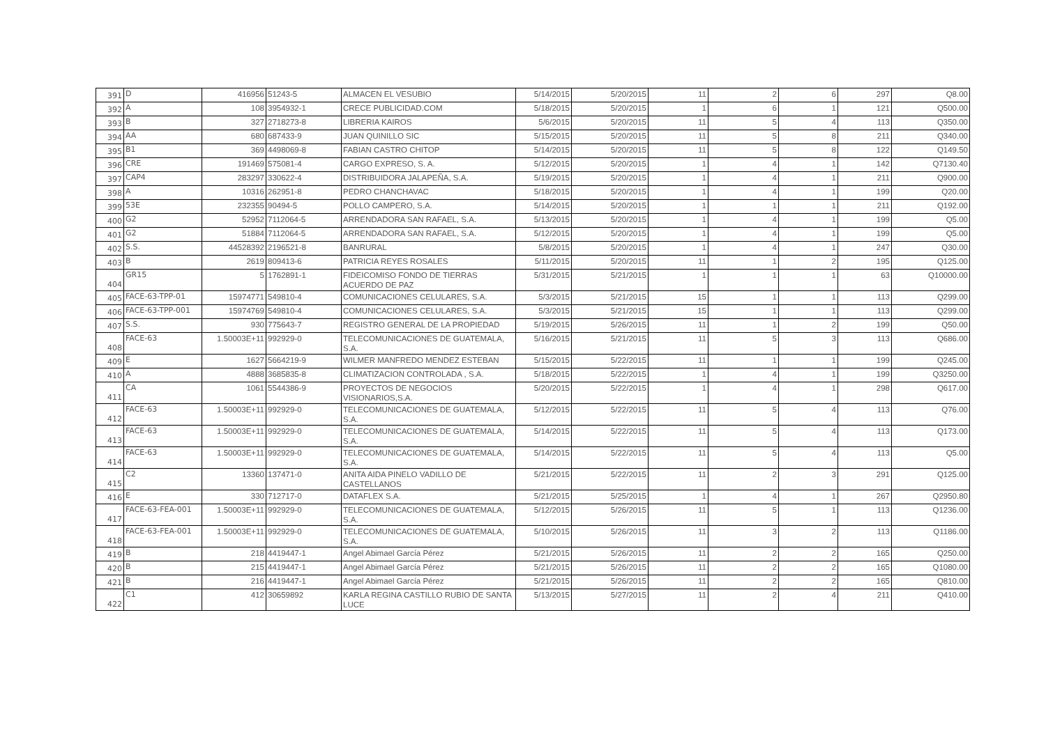| 391 | D | 416956 | 51243-5 | ALMACEN EL VESUBIO | 5/14/2015 | 5/20/2015 | 11 | 2 | 6 | 297 | Q8.00 |
| 392 | A | 108 | 3954932-1 | CRECE PUBLICIDAD.COM | 5/18/2015 | 5/20/2015 | 1 | 6 | 1 | 121 | Q500.00 |
| 393 | B | 327 | 2718273-8 | LIBRERIA KAIROS | 5/6/2015 | 5/20/2015 | 11 | 5 | 4 | 113 | Q350.00 |
| 394 | AA | 680 | 687433-9 | JUAN QUINILLO SIC | 5/15/2015 | 5/20/2015 | 11 | 5 | 8 | 211 | Q340.00 |
| 395 | B1 | 369 | 4498069-8 | FABIAN CASTRO CHITOP | 5/14/2015 | 5/20/2015 | 11 | 5 | 8 | 122 | Q149.50 |
| 396 | CRE | 191469 | 575081-4 | CARGO EXPRESO, S. A. | 5/12/2015 | 5/20/2015 | 1 | 4 | 1 | 142 | Q7130.40 |
| 397 | CAP4 | 283297 | 330622-4 | DISTRIBUIDORA JALAPEÑA, S.A. | 5/19/2015 | 5/20/2015 | 1 | 4 | 1 | 211 | Q900.00 |
| 398 | A | 10316 | 262951-8 | PEDRO CHANCHAVAC | 5/18/2015 | 5/20/2015 | 1 | 4 | 1 | 199 | Q20.00 |
| 399 | 53E | 232355 | 90494-5 | POLLO CAMPERO, S.A. | 5/14/2015 | 5/20/2015 | 1 | 1 | 1 | 211 | Q192.00 |
| 400 | G2 | 52952 | 7112064-5 | ARRENDADORA SAN RAFAEL, S.A. | 5/13/2015 | 5/20/2015 | 1 | 4 | 1 | 199 | Q5.00 |
| 401 | G2 | 51884 | 7112064-5 | ARRENDADORA SAN RAFAEL, S.A. | 5/12/2015 | 5/20/2015 | 1 | 4 | 1 | 199 | Q5.00 |
| 402 | S.S. | 44528392 | 2196521-8 | BANRURAL | 5/8/2015 | 5/20/2015 | 1 | 4 | 1 | 247 | Q30.00 |
| 403 | B | 2619 | 809413-6 | PATRICIA REYES ROSALES | 5/11/2015 | 5/20/2015 | 11 | 1 | 2 | 195 | Q125.00 |
| 404 | GR15 | 5 | 1762891-1 | FIDEICOMISO FONDO DE TIERRAS ACUERDO DE PAZ | 5/31/2015 | 5/21/2015 | 1 | 1 | 1 | 63 | Q10000.00 |
| 405 | FACE-63-TPP-01 | 15974771 | 549810-4 | COMUNICACIONES CELULARES, S.A. | 5/3/2015 | 5/21/2015 | 15 | 1 | 1 | 113 | Q299.00 |
| 406 | FACE-63-TPP-001 | 15974769 | 549810-4 | COMUNICACIONES CELULARES, S.A. | 5/3/2015 | 5/21/2015 | 15 | 1 | 1 | 113 | Q299.00 |
| 407 | S.S. | 930 | 775643-7 | REGISTRO GENERAL DE LA PROPIEDAD | 5/19/2015 | 5/26/2015 | 11 | 1 | 2 | 199 | Q50.00 |
| 408 | FACE-63 | 1.50003E+11 | 992929-0 | TELECOMUNICACIONES DE GUATEMALA, S.A. | 5/16/2015 | 5/21/2015 | 11 | 5 | 3 | 113 | Q686.00 |
| 409 | E | 1627 | 5664219-9 | WILMER MANFREDO MENDEZ ESTEBAN | 5/15/2015 | 5/22/2015 | 11 | 1 | 1 | 199 | Q245.00 |
| 410 | A | 4888 | 3685835-8 | CLIMATIZACION CONTROLADA , S.A. | 5/18/2015 | 5/22/2015 | 1 | 4 | 1 | 199 | Q3250.00 |
| 411 | CA | 1061 | 5544386-9 | PROYECTOS DE NEGOCIOS VISIONARIOS,S.A. | 5/20/2015 | 5/22/2015 | 1 | 4 | 1 | 298 | Q617.00 |
| 412 | FACE-63 | 1.50003E+11 | 992929-0 | TELECOMUNICACIONES DE GUATEMALA, S.A. | 5/12/2015 | 5/22/2015 | 11 | 5 | 4 | 113 | Q76.00 |
| 413 | FACE-63 | 1.50003E+11 | 992929-0 | TELECOMUNICACIONES DE GUATEMALA, S.A. | 5/14/2015 | 5/22/2015 | 11 | 5 | 4 | 113 | Q173.00 |
| 414 | FACE-63 | 1.50003E+11 | 992929-0 | TELECOMUNICACIONES DE GUATEMALA, S.A. | 5/14/2015 | 5/22/2015 | 11 | 5 | 4 | 113 | Q5.00 |
| 415 | C2 | 13360 | 137471-0 | ANITA AIDA PINELO VADILLO DE CASTELLANOS | 5/21/2015 | 5/22/2015 | 11 | 2 | 3 | 291 | Q125.00 |
| 416 | E | 330 | 712717-0 | DATAFLEX S.A. | 5/21/2015 | 5/25/2015 | 1 | 4 | 1 | 267 | Q2950.80 |
| 417 | FACE-63-FEA-001 | 1.50003E+11 | 992929-0 | TELECOMUNICACIONES DE GUATEMALA, S.A. | 5/12/2015 | 5/26/2015 | 11 | 5 | 1 | 113 | Q1236.00 |
| 418 | FACE-63-FEA-001 | 1.50003E+11 | 992929-0 | TELECOMUNICACIONES DE GUATEMALA, S.A. | 5/10/2015 | 5/26/2015 | 11 | 3 | 2 | 113 | Q1186.00 |
| 419 | B | 218 | 4419447-1 | Angel Abimael García Pérez | 5/21/2015 | 5/26/2015 | 11 | 2 | 2 | 165 | Q250.00 |
| 420 | B | 215 | 4419447-1 | Angel Abimael García Pérez | 5/21/2015 | 5/26/2015 | 11 | 2 | 2 | 165 | Q1080.00 |
| 421 | B | 216 | 4419447-1 | Angel Abimael García Pérez | 5/21/2015 | 5/26/2015 | 11 | 2 | 2 | 165 | Q810.00 |
| 422 | C1 | 412 | 30659892 | KARLA REGINA CASTILLO RUBIO DE SANTA LUCE | 5/13/2015 | 5/27/2015 | 11 | 2 | 4 | 211 | Q410.00 |